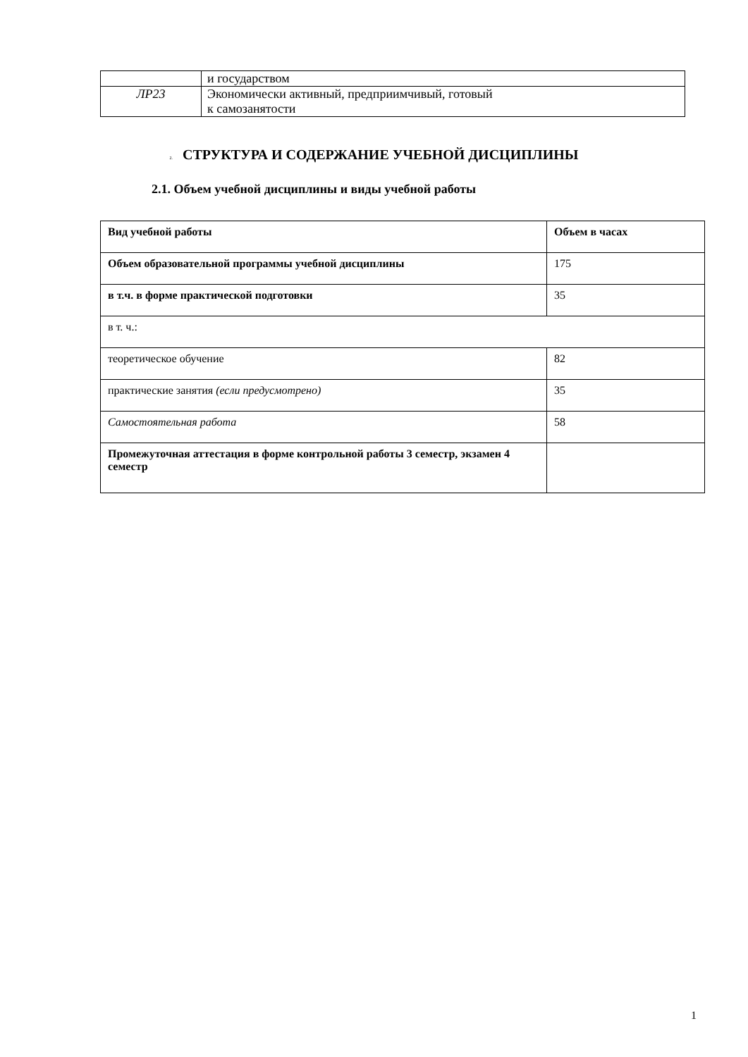| | и государством |
| ЛР23 | Экономически активный, предприимчивый, готовый к самозанятости |
2. СТРУКТУРА И СОДЕРЖАНИЕ УЧЕБНОЙ ДИСЦИПЛИНЫ
2.1. Объем учебной дисциплины и виды учебной работы
| Вид учебной работы | Объем в часах |
| --- | --- |
| Объем образовательной программы учебной дисциплины | 175 |
| в т.ч. в форме практической подготовки | 35 |
| в т. ч.: | |
| теоретическое обучение | 82 |
| практические занятия (если предусмотрено) | 35 |
| Самостоятельная работа | 58 |
| Промежуточная аттестация в форме контрольной работы 3 семестр, экзамен 4 семестр | |
1